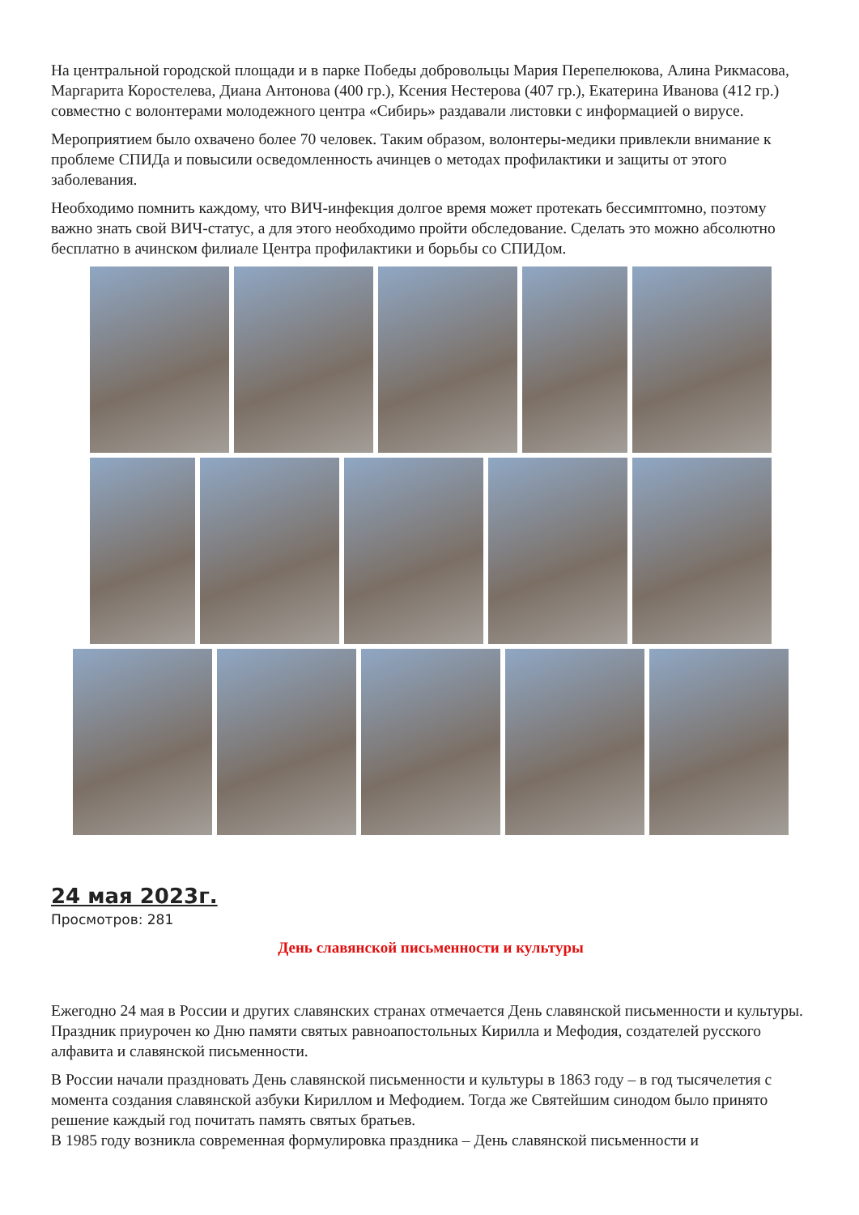На центральной городской площади и в парке Победы добровольцы Мария Перепелюкова, Алина Рикмасова, Маргарита Коростелева, Диана Антонова (400 гр.), Ксения Нестерова (407 гр.), Екатерина Иванова (412 гр.) совместно с волонтерами молодежного центра «Сибирь» раздавали листовки с информацией о вирусе.
Мероприятием было охвачено более 70 человек. Таким образом, волонтеры-медики привлекли внимание к проблеме СПИДа и повысили осведомленность ачинцев о методах профилактики и защиты от этого заболевания.
Необходимо помнить каждому, что ВИЧ-инфекция долгое время может протекать бессимптомно, поэтому важно знать свой ВИЧ-статус, а для этого необходимо пройти обследование. Сделать это можно абсолютно бесплатно в ачинском филиале Центра профилактики и борьбы со СПИДом.
24 мая 2023г.
Просмотров: 281
День славянской письменности и культуры
Ежегодно 24 мая в России и других славянских странах отмечается День славянской письменности и культуры. Праздник приурочен ко Дню памяти святых равноапостольных Кирилла и Мефодия, создателей русского алфавита и славянской письменности.
В России начали праздновать День славянской письменности и культуры в 1863 году – в год тысячелетия с момента создания славянской азбуки Кириллом и Мефодием. Тогда же Святейшим синодом было принято решение каждый год почитать память святых братьев.
В 1985 году возникла современная формулировка праздника – День славянской письменности и